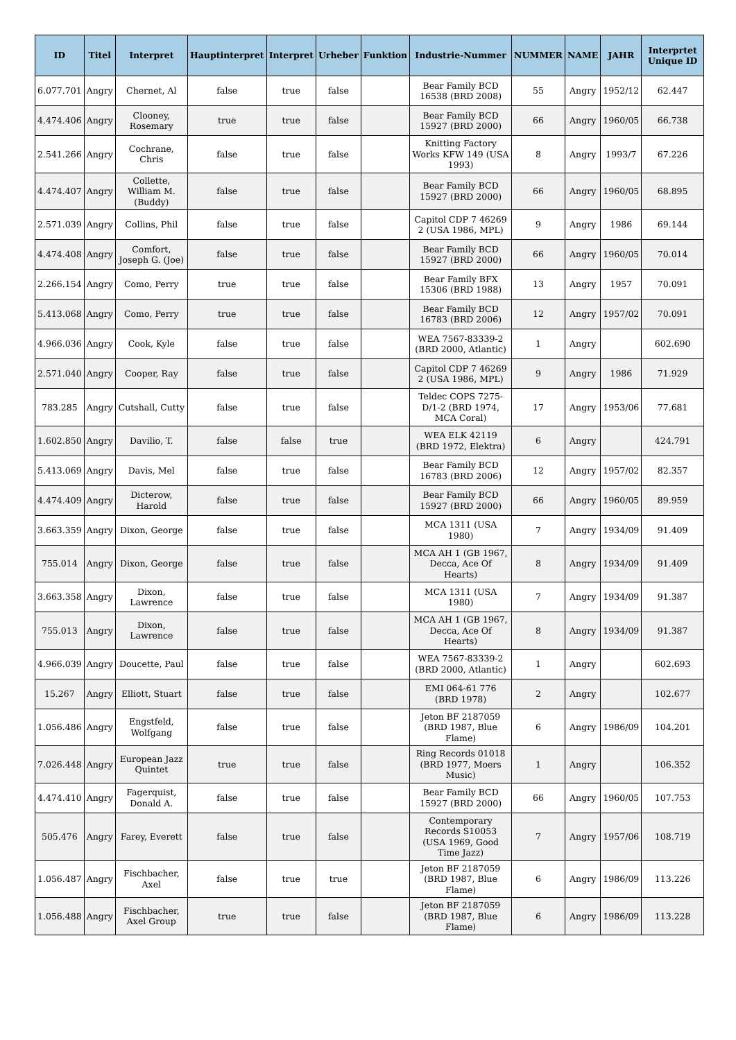| ID | Titel | Interpret | Hauptinterpret | Interpret | Urheber | Funktion | Industrie-Nummer | NUMMER | NAME | JAHR | Interprtet Unique ID |
| --- | --- | --- | --- | --- | --- | --- | --- | --- | --- | --- | --- |
| 6.077.701 | Angry | Chernet, Al | false | true | false | | Bear Family BCD 16538 (BRD 2008) | 55 | Angry | 1952/12 | 62.447 |
| 4.474.406 | Angry | Clooney, Rosemary | true | true | false | | Bear Family BCD 15927 (BRD 2000) | 66 | Angry | 1960/05 | 66.738 |
| 2.541.266 | Angry | Cochrane, Chris | false | true | false | | Knitting Factory Works KFW 149 (USA 1993) | 8 | Angry | 1993/7 | 67.226 |
| 4.474.407 | Angry | Collette, William M. (Buddy) | false | true | false | | Bear Family BCD 15927 (BRD 2000) | 66 | Angry | 1960/05 | 68.895 |
| 2.571.039 | Angry | Collins, Phil | false | true | false | | Capitol CDP 7 46269 2 (USA 1986, MPL) | 9 | Angry | 1986 | 69.144 |
| 4.474.408 | Angry | Comfort, Joseph G. (Joe) | false | true | false | | Bear Family BCD 15927 (BRD 2000) | 66 | Angry | 1960/05 | 70.014 |
| 2.266.154 | Angry | Como, Perry | true | true | false | | Bear Family BFX 15306 (BRD 1988) | 13 | Angry | 1957 | 70.091 |
| 5.413.068 | Angry | Como, Perry | true | true | false | | Bear Family BCD 16783 (BRD 2006) | 12 | Angry | 1957/02 | 70.091 |
| 4.966.036 | Angry | Cook, Kyle | false | true | false | | WEA 7567-83339-2 (BRD 2000, Atlantic) | 1 | Angry | | 602.690 |
| 2.571.040 | Angry | Cooper, Ray | false | true | false | | Capitol CDP 7 46269 2 (USA 1986, MPL) | 9 | Angry | 1986 | 71.929 |
| 783.285 | Angry | Cutshall, Cutty | false | true | false | | Teldec COPS 7275-D/1-2 (BRD 1974, MCA Coral) | 17 | Angry | 1953/06 | 77.681 |
| 1.602.850 | Angry | Davilio, T. | false | false | true | | WEA ELK 42119 (BRD 1972, Elektra) | 6 | Angry | | 424.791 |
| 5.413.069 | Angry | Davis, Mel | false | true | false | | Bear Family BCD 16783 (BRD 2006) | 12 | Angry | 1957/02 | 82.357 |
| 4.474.409 | Angry | Dicterow, Harold | false | true | false | | Bear Family BCD 15927 (BRD 2000) | 66 | Angry | 1960/05 | 89.959 |
| 3.663.359 | Angry | Dixon, George | false | true | false | | MCA 1311 (USA 1980) | 7 | Angry | 1934/09 | 91.409 |
| 755.014 | Angry | Dixon, George | false | true | false | | MCA AH 1 (GB 1967, Decca, Ace Of Hearts) | 8 | Angry | 1934/09 | 91.409 |
| 3.663.358 | Angry | Dixon, Lawrence | false | true | false | | MCA 1311 (USA 1980) | 7 | Angry | 1934/09 | 91.387 |
| 755.013 | Angry | Dixon, Lawrence | false | true | false | | MCA AH 1 (GB 1967, Decca, Ace Of Hearts) | 8 | Angry | 1934/09 | 91.387 |
| 4.966.039 | Angry | Doucette, Paul | false | true | false | | WEA 7567-83339-2 (BRD 2000, Atlantic) | 1 | Angry | | 602.693 |
| 15.267 | Angry | Elliott, Stuart | false | true | false | | EMI 064-61 776 (BRD 1978) | 2 | Angry | | 102.677 |
| 1.056.486 | Angry | Engstfeld, Wolfgang | false | true | false | | Jeton BF 2187059 (BRD 1987, Blue Flame) | 6 | Angry | 1986/09 | 104.201 |
| 7.026.448 | Angry | European Jazz Quintet | true | true | false | | Ring Records 01018 (BRD 1977, Moers Music) | 1 | Angry | | 106.352 |
| 4.474.410 | Angry | Fagerquist, Donald A. | false | true | false | | Bear Family BCD 15927 (BRD 2000) | 66 | Angry | 1960/05 | 107.753 |
| 505.476 | Angry | Farey, Everett | false | true | false | | Contemporary Records S10053 (USA 1969, Good Time Jazz) | 7 | Angry | 1957/06 | 108.719 |
| 1.056.487 | Angry | Fischbacher, Axel | false | true | true | | Jeton BF 2187059 (BRD 1987, Blue Flame) | 6 | Angry | 1986/09 | 113.226 |
| 1.056.488 | Angry | Fischbacher, Axel Group | true | true | false | | Jeton BF 2187059 (BRD 1987, Blue Flame) | 6 | Angry | 1986/09 | 113.228 |